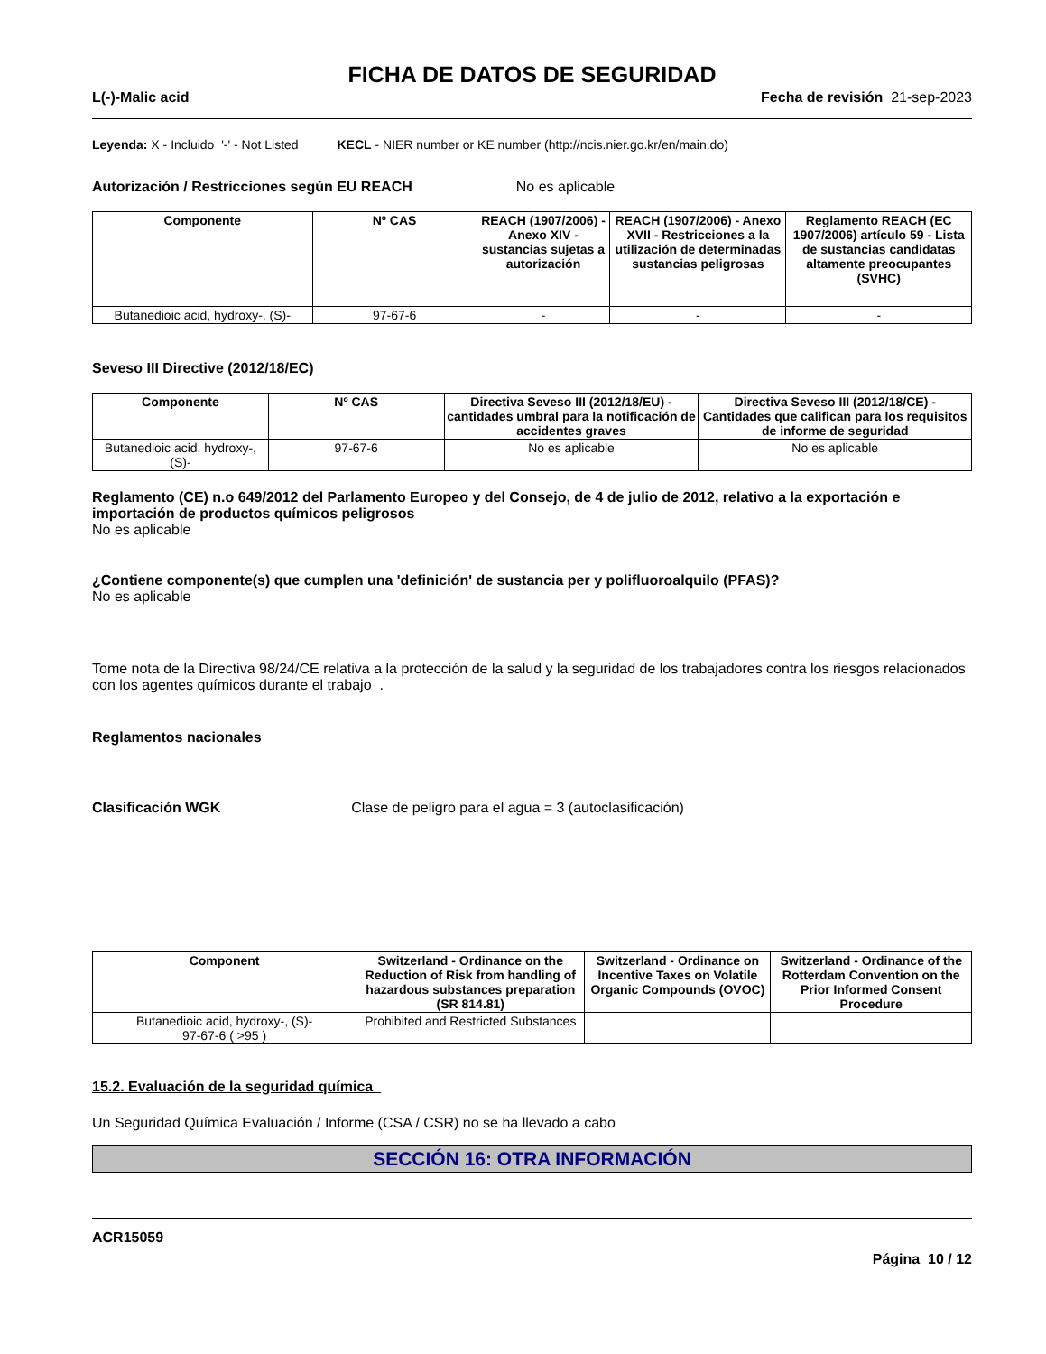FICHA DE DATOS DE SEGURIDAD
L(-)-Malic acid Fecha de revisión 21-sep-2023
Leyenda: X - Incluido '-' - Not Listed KECL - NIER number or KE number (http://ncis.nier.go.kr/en/main.do)
Autorización / Restricciones según EU REACH No es aplicable
| Componente | Nº CAS | REACH (1907/2006) - Anexo XIV - sustancias sujetas a autorización | REACH (1907/2006) - Anexo XVII - Restricciones a la utilización de determinadas sustancias peligrosas | Reglamento REACH (EC 1907/2006) artículo 59 - Lista de sustancias candidatas altamente preocupantes (SVHC) |
| --- | --- | --- | --- | --- |
| Butanedioic acid, hydroxy-, (S)- | 97-67-6 | - | - | - |
Seveso III Directive (2012/18/EC)
| Componente | Nº CAS | Directiva Seveso III (2012/18/EU) - cantidades umbral para la notificación de accidentes graves | Directiva Seveso III (2012/18/CE) - Cantidades que califican para los requisitos de informe de seguridad |
| --- | --- | --- | --- |
| Butanedioic acid, hydroxy-, (S)- | 97-67-6 | No es aplicable | No es aplicable |
Reglamento (CE) n.o 649/2012 del Parlamento Europeo y del Consejo, de 4 de julio de 2012, relativo a la exportación e importación de productos químicos peligrosos
No es aplicable
¿Contiene componente(s) que cumplen una 'definición' de sustancia per y polifluoroalquilo (PFAS)?
No es aplicable
Tome nota de la Directiva 98/24/CE relativa a la protección de la salud y la seguridad de los trabajadores contra los riesgos relacionados con los agentes químicos durante el trabajo .
Reglamentos nacionales
Clasificación WGK Clase de peligro para el agua = 3 (autoclasificación)
| Component | Switzerland - Ordinance on the Reduction of Risk from handling of hazardous substances preparation (SR 814.81) | Switzerland - Ordinance on Incentive Taxes on Volatile Organic Compounds (OVOC) | Switzerland - Ordinance of the Rotterdam Convention on the Prior Informed Consent Procedure |
| --- | --- | --- | --- |
| Butanedioic acid, hydroxy-, (S)- 97-67-6 ( >95 ) | Prohibited and Restricted Substances | | |
15.2. Evaluación de la seguridad química
Un Seguridad Química Evaluación / Informe (CSA / CSR) no se ha llevado a cabo
SECCIÓN 16: OTRA INFORMACIÓN
ACR15059
Página 10 / 12